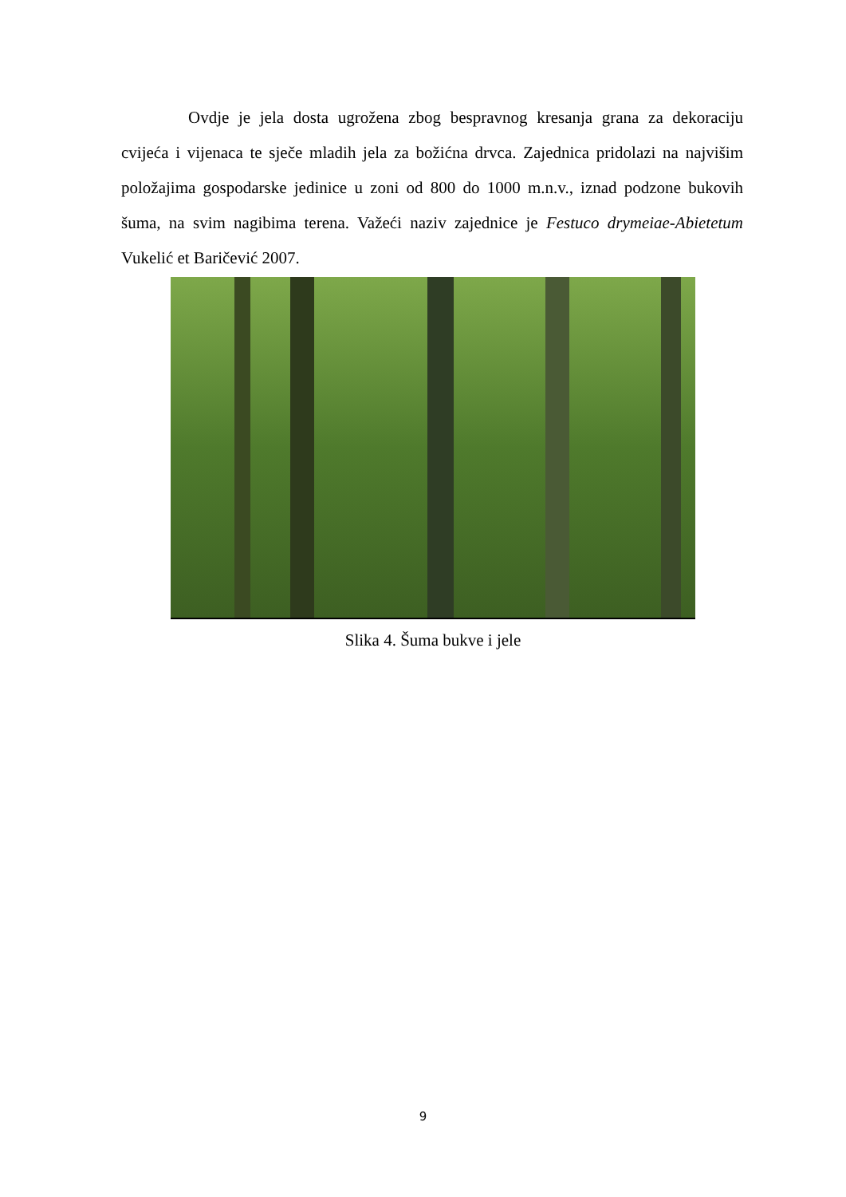Ovdje je jela dosta ugrožena zbog bespravnog kresanja grana za dekoraciju cvijeća i vijenaca te sječe mladih jela za božićna drvca. Zajednica pridolazi na najvišim položajima gospodarske jedinice u zoni od 800 do 1000 m.n.v., iznad podzone bukovih šuma, na svim nagibima terena. Važeći naziv zajednice je Festuco drymeiae-Abietetum Vukelić et Baričević 2007.
Slika 4. Šuma bukve i jele
9